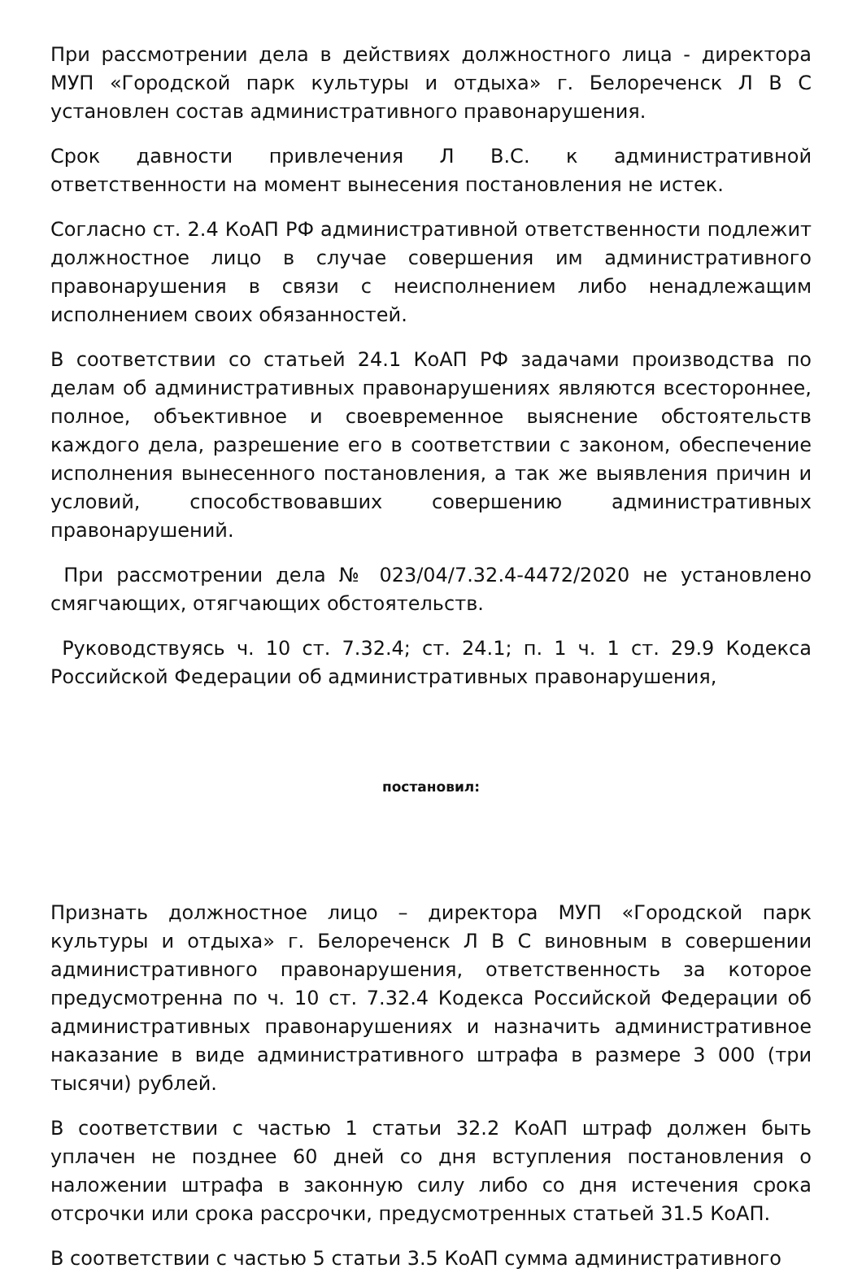При рассмотрении дела в действиях должностного лица - директора МУП «Городской парк культуры и отдыха» г. Белореченск Л В С установлен состав административного правонарушения.
Срок давности привлечения Л В.С. к административной ответственности на момент вынесения постановления не истек.
Согласно ст. 2.4 КоАП РФ административной ответственности подлежит должностное лицо в случае совершения им административного правонарушения в связи с неисполнением либо ненадлежащим исполнением своих обязанностей.
В соответствии со статьей 24.1 КоАП РФ задачами производства по делам об административных правонарушениях являются всестороннее, полное, объективное и своевременное выяснение обстоятельств каждого дела, разрешение его в соответствии с законом, обеспечение исполнения вынесенного постановления, а так же выявления причин и условий, способствовавших совершению административных правонарушений.
При рассмотрении дела № 023/04/7.32.4-4472/2020 не установлено смягчающих, отягчающих обстоятельств.
Руководствуясь ч. 10 ст. 7.32.4; ст. 24.1; п. 1 ч. 1 ст. 29.9 Кодекса Российской Федерации об административных правонарушения,
постановил:
Признать должностное лицо – директора МУП «Городской парк культуры и отдыха» г. Белореченск Л В С виновным в совершении административного правонарушения, ответственность за которое предусмотренна по ч. 10 ст. 7.32.4 Кодекса Российской Федерации об административных правонарушениях и назначить административное наказание в виде административного штрафа в размере 3 000 (три тысячи) рублей.
В соответствии с частью 1 статьи 32.2 КоАП штраф должен быть уплачен не позднее 60 дней со дня вступления постановления о наложении штрафа в законную силу либо со дня истечения срока отсрочки или срока рассрочки, предусмотренных статьей 31.5 КоАП.
В соответствии с частью 5 статьи 3.5 КоАП сумма административного